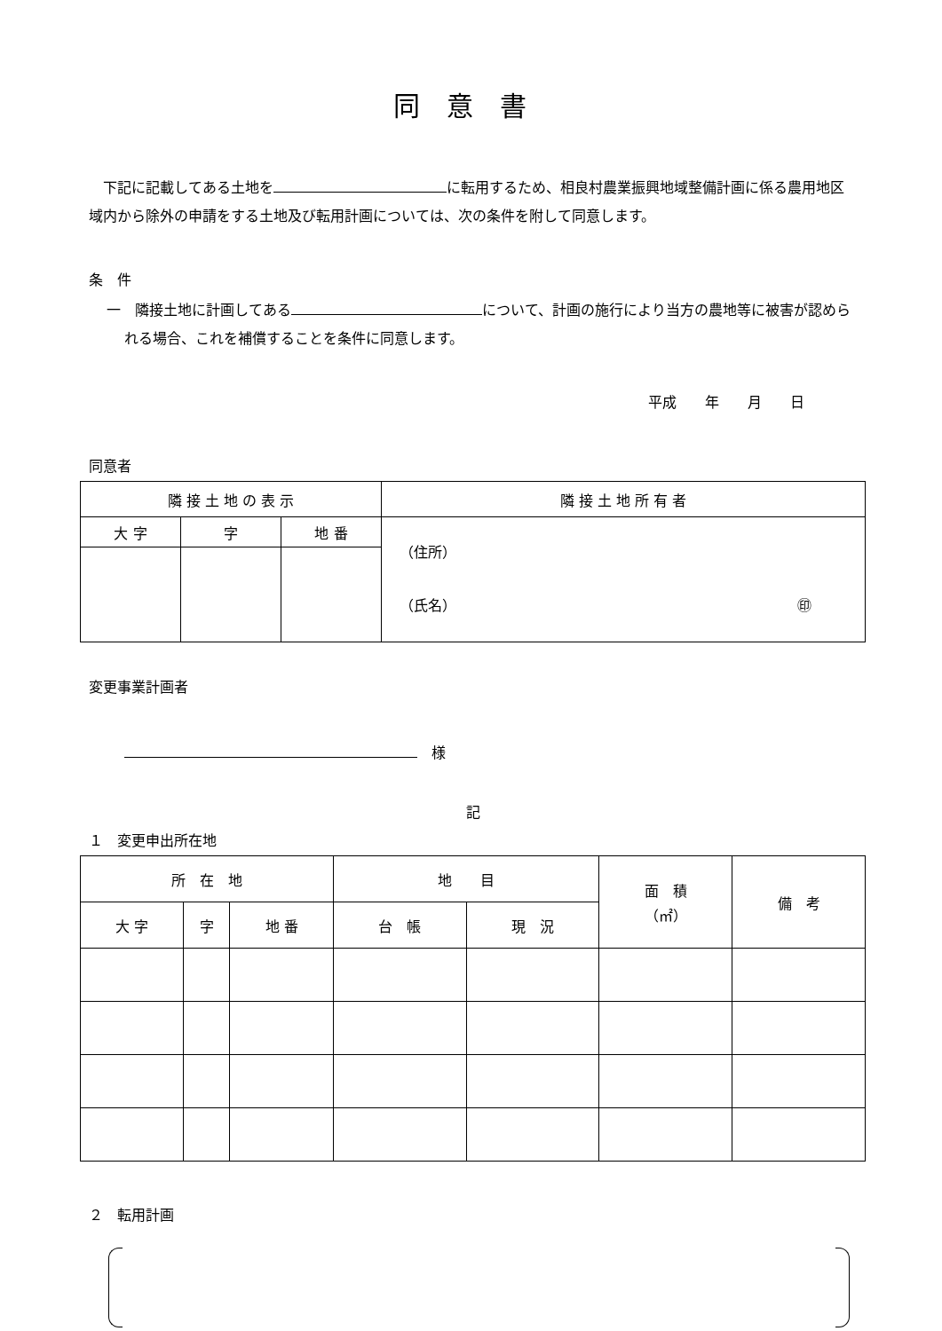同意書
　下記に記載してある土地を に転用するため、相良村農業振興地域整備計画に係る農用地区域内から除外の申請をする土地及び転用計画については、次の条件を附して同意します。
条　件
一　隣接土地に計画してある について、計画の施行により当方の農地等に被害が認められる場合、これを補償することを条件に同意します。
平成　　年　　月　　日
同意者
| 隣 接 土 地 の 表 示 | | | 隣 接 土 地 所 有 者 |
| --- | --- | --- | --- |
| 大 字 | 字 | 地 番 | （住所） （氏名） ㊞ |
変更事業計画者
　様
記
１　変更申出所在地
| 所 在 地 | | | 地 目 | | 面 積 （㎡） | 備 考 |
| --- | --- | --- | --- | --- | --- | --- |
| 大 字 | 字 | 地 番 | 台 帳 | 現 況 | | |
２　転用計画